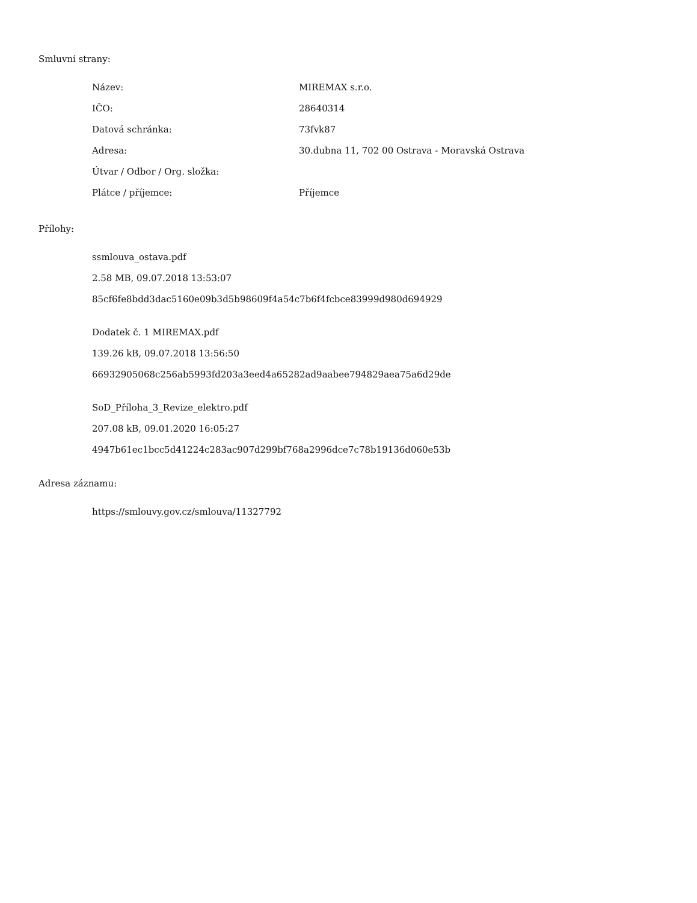Smluvní strany:
| Název: | MIREMAX s.r.o. |
| IČO: | 28640314 |
| Datová schránka: | 73fvk87 |
| Adresa: | 30.dubna 11, 702 00 Ostrava - Moravská Ostrava |
| Útvar / Odbor / Org. složka: | |
| Plátce / příjemce: | Příjemce |
Přílohy:
ssmlouva_ostava.pdf
2.58 MB, 09.07.2018 13:53:07
85cf6fe8bdd3dac5160e09b3d5b98609f4a54c7b6f4fcbce83999d980d694929
Dodatek č. 1 MIREMAX.pdf
139.26 kB, 09.07.2018 13:56:50
66932905068c256ab5993fd203a3eed4a65282ad9aabee794829aea75a6d29de
SoD_Příloha_3_Revize_elektro.pdf
207.08 kB, 09.01.2020 16:05:27
4947b61ec1bcc5d41224c283ac907d299bf768a2996dce7c78b19136d060e53b
Adresa záznamu:
https://smlouvy.gov.cz/smlouva/11327792